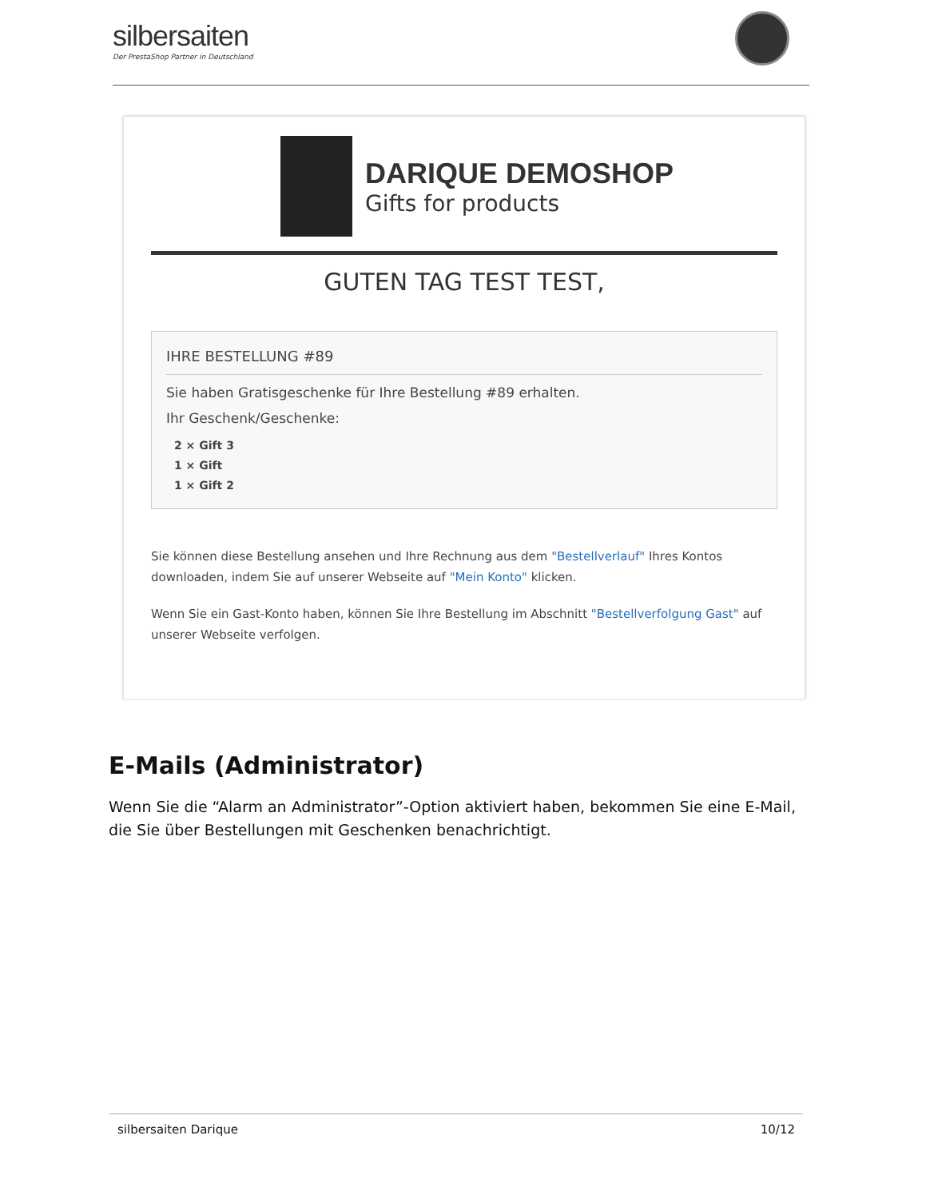silbersaiten
Der PrestaShop Partner in Deutschland
DARIQUE DEMOSHOP
Gifts for products
GUTEN TAG TEST TEST,
IHRE BESTELLUNG #89
Sie haben Gratisgeschenke für Ihre Bestellung #89 erhalten.
Ihr Geschenk/Geschenke:
2 × Gift 3
1 × Gift
1 × Gift 2
Sie können diese Bestellung ansehen und Ihre Rechnung aus dem "Bestellverlauf" Ihres Kontos downloaden, indem Sie auf unserer Webseite auf "Mein Konto" klicken.
Wenn Sie ein Gast-Konto haben, können Sie Ihre Bestellung im Abschnitt "Bestellverfolgung Gast" auf unserer Webseite verfolgen.
E-Mails (Administrator)
Wenn Sie die “Alarm an Administrator”-Option aktiviert haben, bekommen Sie eine E-Mail, die Sie über Bestellungen mit Geschenken benachrichtigt.
silbersaiten Darique 10/12